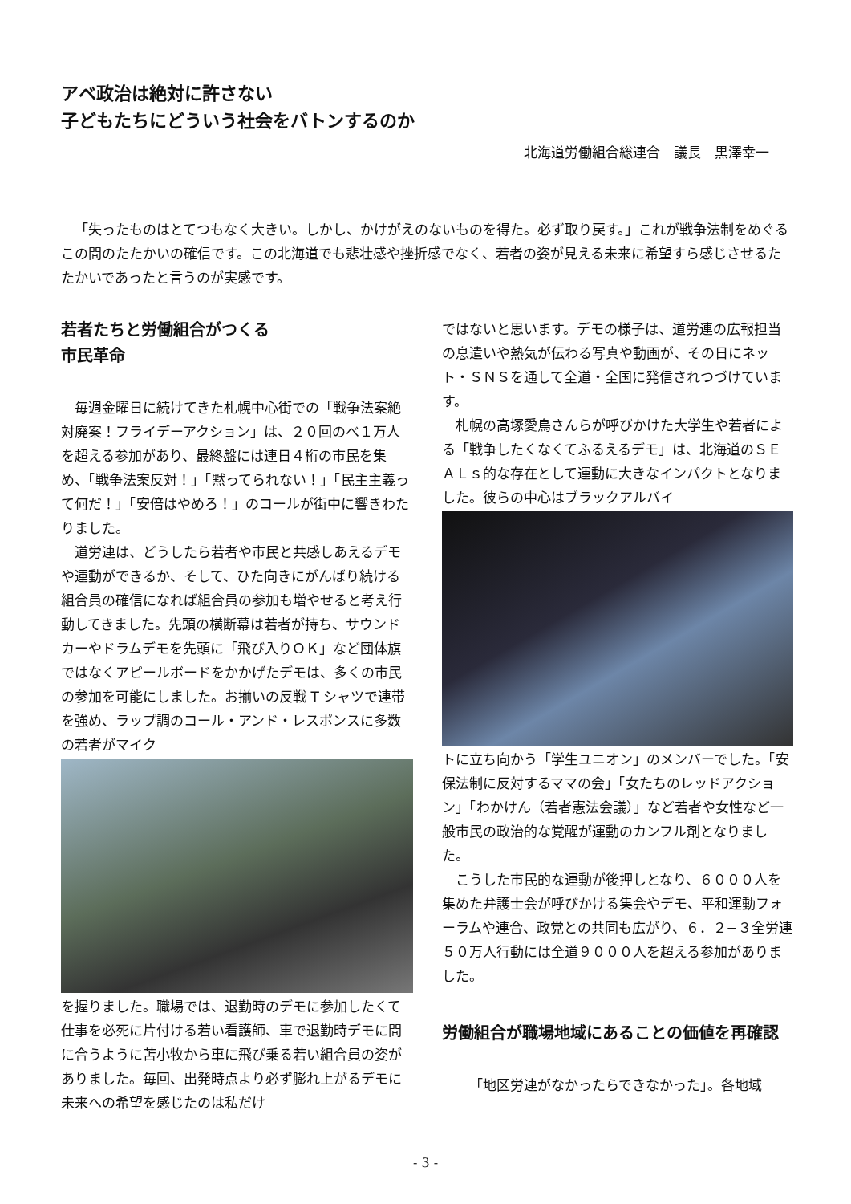アベ政治は絶対に許さない
子どもたちにどういう社会をバトンするのか
北海道労働組合総連合　議長　黒澤幸一
「失ったものはとてつもなく大きい。しかし、かけがえのないものを得た。必ず取り戻す。」これが戦争法制をめぐるこの間のたたかいの確信です。この北海道でも悲壮感や挫折感でなく、若者の姿が見える未来に希望すら感じさせるたたかいであったと言うのが実感です。
若者たちと労働組合がつくる
市民革命
毎週金曜日に続けてきた札幌中心街での「戦争法案絶対廃案！フライデーアクション」は、２０回のべ１万人を超える参加があり、最終盤には連日４桁の市民を集め、「戦争法案反対！」「黙ってられない！」「民主主義って何だ！」「安倍はやめろ！」のコールが街中に響きわたりました。
道労連は、どうしたら若者や市民と共感しあえるデモや運動ができるか、そして、ひた向きにがんばり続ける組合員の確信になれば組合員の参加も増やせると考え行動してきました。先頭の横断幕は若者が持ち、サウンドカーやドラムデモを先頭に「飛び入りＯＫ」など団体旗ではなくアピールボードをかかげたデモは、多くの市民の参加を可能にしました。お揃いの反戦 T シャツで連帯を強め、ラップ調のコール・アンド・レスポンスに多数の若者がマイク
を握りました。職場では、退勤時のデモに参加したくて仕事を必死に片付ける若い看護師、車で退勤時デモに間に合うように苫小牧から車に飛び乗る若い組合員の姿がありました。毎回、出発時点より必ず膨れ上がるデモに未来への希望を感じたのは私だけ
ではないと思います。デモの様子は、道労連の広報担当の息遣いや熱気が伝わる写真や動画が、その日にネット・ＳＮＳを通して全道・全国に発信されつづけています。
札幌の高塚愛鳥さんらが呼びかけた大学生や若者による「戦争したくなくてふるえるデモ」は、北海道のＳＥＡＬｓ的な存在として運動に大きなインパクトとなりました。彼らの中心はブラックアルバイ
トに立ち向かう「学生ユニオン」のメンバーでした。「安保法制に反対するママの会」「女たちのレッドアクション」「わかけん（若者憲法会議）」など若者や女性など一般市民の政治的な覚醒が運動のカンフル剤となりました。
こうした市民的な運動が後押しとなり、６０００人を集めた弁護士会が呼びかける集会やデモ、平和運動フォーラムや連合、政党との共同も広がり、６．２−３全労連５０万人行動には全道９０００人を超える参加がありました。
労働組合が職場地域にあることの価値を再確認
「地区労連がなかったらできなかった」。各地域
- 3 -